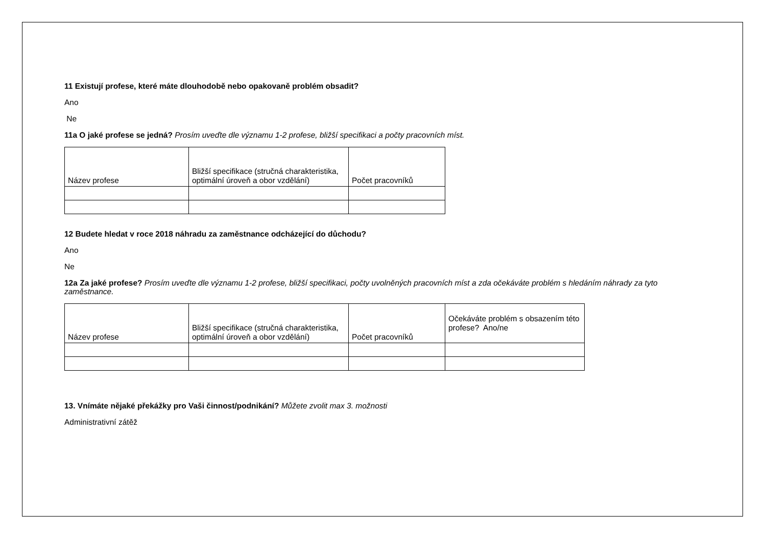11 Existují profese, které máte dlouhodobě nebo opakovaně problém obsadit?
Ano
Ne
11a O jaké profese se jedná? Prosím uveďte dle významu 1-2 profese, bližší specifikaci a počty pracovních míst.
| Název profese | Bližší specifikace (stručná charakteristika, optimální úroveň a obor vzdělání) | Počet pracovníků |
12 Budete hledat v roce 2018 náhradu za zaměstnance odcházející do důchodu?
Ano
Ne
12a Za jaké profese? Prosím uveďte dle významu 1-2 profese, bližší specifikaci, počty uvolněných pracovních míst a zda očekáváte problém s hledáním náhrady za tyto zaměstnance.
| Název profese | Bližší specifikace (stručná charakteristika, optimální úroveň a obor vzdělání) | Počet pracovníků | Očekáváte problém s obsazením této profese? Ano/ne |
13. Vnímáte nějaké překážky pro Vaši činnost/podnikání? Můžete zvolit max 3. možnosti
Administrativní zátěž